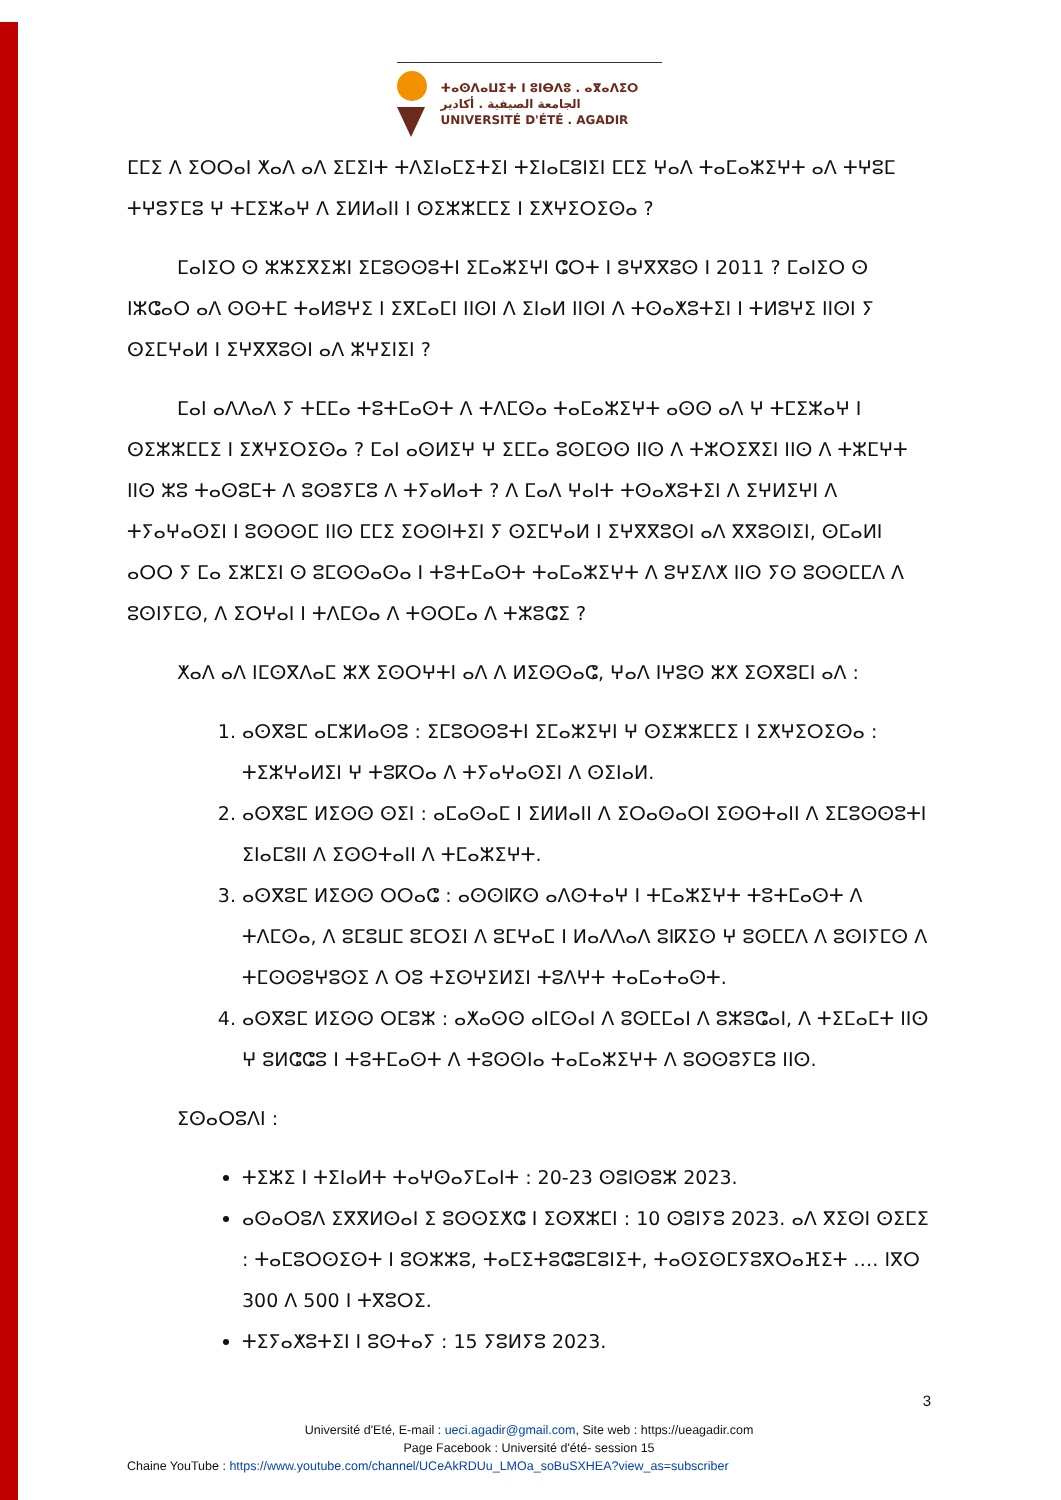ⵜⴰⵙⴷⴰⵡⵉⵜ ⵏ ⵓⵏⴱⴷⵓ . ⴰⴳⴰⴷⵉⵔ
الجامعة الصيفية . أكادير
UNIVERSITÉ D'ÉTÉ . AGADIR
ⵎⵎⵉ ⴷ ⵉⵔⵔⴰⵏ ⵅⴰⴷ ⴰⴷ ⵉⵎⵉⵏⵜ ⵜⴷⵉⵏⴰⵎⵉⵜⵉⵏ ⵜⵉⵏⴰⵎⵓⵏⵉⵏ ⵎⵎⵉ ⵖⴰⴷ ⵜⴰⵎⴰⵣⵉⵖⵜ ⴰⴷ ⵜⵖⵓⵎ ⵜⵖⵓⵢⵎⵓ ⵖ ⵜⵎⵉⵣⴰⵖ ⴷ ⵉⵍⵍⴰⵏⵏ ⵏ ⵙⵉⵣⵣⵎⵎⵉ ⵏ ⵉⵅⵖⵉⵔⵉⵙⴰ ?
ⵎⴰⵏⵉⵔ ⵙ ⵣⵣⵉⴳⵉⵣⵏ ⵉⵎⵓⵙⵙⵓⵜⵏ ⵉⵎⴰⵣⵉⵖⵏ ⵛⵔⵜ ⵏ ⵓⵖⴳⴳⵓⵙ ⵏ 2011 ? ⵎⴰⵏⵉⵔ ⵙ ⵏⵣⵛⴰⵔ ⴰⴷ ⵙⵙⵜⵎ ⵜⴰⵍⵓⵖⵉ ⵏ ⵉⴳⵎⴰⵎⵏ ⵏⵏⵙⵏ ⴷ ⵉⵏⴰⵍ ⵏⵏⵙⵏ ⴷ ⵜⵙⴰⵅⵓⵜⵉⵏ ⵏ ⵜⵍⵓⵖⵉ ⵏⵏⵙⵏ ⵢ ⵙⵉⵎⵖⴰⵍ ⵏ ⵉⵖⴳⴳⵓⵙⵏ ⴰⴷ ⵣⵖⵉⵏⵉⵏ ?
ⵎⴰⵏ ⴰⴷⴷⴰⴷ ⵢ ⵜⵎⵎⴰ ⵜⵓⵜⵎⴰⵙⵜ ⴷ ⵜⴷⵎⵙⴰ ⵜⴰⵎⴰⵣⵉⵖⵜ ⴰⵙⵙ ⴰⴷ ⵖ ⵜⵎⵉⵣⴰⵖ ⵏ ⵙⵉⵣⵣⵎⵎⵉ ⵏ ⵉⵅⵖⵉⵔⵉⵙⴰ ? ⵎⴰⵏ ⴰⵙⵍⵉⵖ ⵖ ⵉⵎⵎⴰ ⵓⵙⵎⵙⵙ ⵏⵏⵙ ⴷ ⵜⵣⵔⵉⴳⵉⵏ ⵏⵏⵙ ⴷ ⵜⵣⵎⵖⵜ ⵏⵏⵙ ⵣⵓ ⵜⴰⵙⵓⵎⵜ ⴷ ⵓⵙⵓⵢⵎⵓ ⴷ ⵜⵢⴰⵍⴰⵜ ? ⴷ ⵎⴰⴷ ⵖⴰⵏⵜ ⵜⵙⴰⵅⵓⵜⵉⵏ ⴷ ⵉⵖⵍⵉⵖⵏ ⴷ ⵜⵢⴰⵖⴰⵙⵉⵏ ⵏ ⵓⵙⵙⵙⵎ ⵏⵏⵙ ⵎⵎⵉ ⵉⵙⵙⵏⵜⵉⵏ ⵢ ⵙⵉⵎⵖⴰⵍ ⵏ ⵉⵖⴳⴳⵓⵙⵏ ⴰⴷ ⴳⴳⵓⵙⵏⵉⵏ, ⵙⵎⴰⵍⵏ ⴰⵔⵔ ⵢ ⵎⴰ ⵉⵣⵎⵉⵏ ⵙ ⵓⵎⵙⵙⴰⵙⴰ ⵏ ⵜⵓⵜⵎⴰⵙⵜ ⵜⴰⵎⴰⵣⵉⵖⵜ ⴷ ⵓⵖⵉⴷⵅ ⵏⵏⵙ ⵢⵙ ⵓⵙⵙⵎⵎⴷ ⴷ ⵓⵙⵏⵢⵎⵙ, ⴷ ⵉⵔⵖⴰⵏ ⵏ ⵜⴷⵎⵙⴰ ⴷ ⵜⵙⵔⵎⴰ ⴷ ⵜⵣⵓⵛⵉ ?
ⵅⴰⴷ ⴰⴷ ⵏⵎⵙⴳⴷⴰⵎ ⵣⵅ ⵉⵙⵔⵖⵜⵏ ⴰⴷ ⴷ ⵍⵉⵙⵙⴰⵛ, ⵖⴰⴷ ⵏⵖⵓⵙ ⵣⵅ ⵉⵙⴳⵓⵎⵏ ⴰⴷ :
1. ⴰⵙⴳⵓⵎ ⴰⵎⵣⵍⴰⵙⵓ : ⵉⵎⵓⵙⵙⵓⵜⵏ ⵉⵎⴰⵣⵉⵖⵏ ⵖ ⵙⵉⵣⵣⵎⵎⵉ ⵏ ⵉⵅⵖⵉⵔⵉⵙⴰ : ⵜⵉⵣⵖⴰⵍⵉⵏ ⵖ ⵜⵓⴽⵔⴰ ⴷ ⵜⵢⴰⵖⴰⵙⵉⵏ ⴷ ⵙⵉⵏⴰⵍ.
2. ⴰⵙⴳⵓⵎ ⵍⵉⵙⵙ ⵙⵉⵏ : ⴰⵎⴰⵙⴰⵎ ⵏ ⵉⵍⵍⴰⵏⵏ ⴷ ⵉⵔⴰⵙⴰⵔⵏ ⵉⵙⵙⵜⴰⵏⵏ ⴷ ⵉⵎⵓⵙⵙⵓⵜⵏ ⵉⵏⴰⵎⵓⵏⵏ ⴷ ⵉⵙⵙⵜⴰⵏⵏ ⴷ ⵜⵎⴰⵣⵉⵖⵜ.
3. ⴰⵙⴳⵓⵎ ⵍⵉⵙⵙ ⵔⵔⴰⵛ : ⴰⵙⵙⵏⴽⵙ ⴰⴷⵙⵜⴰⵖ ⵏ ⵜⵎⴰⵣⵉⵖⵜ ⵜⵓⵜⵎⴰⵙⵜ ⴷ ⵜⴷⵎⵙⴰ, ⴷ ⵓⵎⵓⵡⵎ ⵓⵎⵔⵉⵏ ⴷ ⵓⵎⵖⴰⵎ ⵏ ⵍⴰⴷⴷⴰⴷ ⵓⵏⴽⵉⵙ ⵖ ⵓⵙⵎⵎⴷ ⴷ ⵓⵙⵏⵢⵎⵙ ⴷ ⵜⵎⵙⵙⵓⵖⵓⵙⵉ ⴷ ⵔⵓ ⵜⵉⵙⵖⵉⵍⵉⵏ ⵜⵓⴷⵖⵜ ⵜⴰⵎⴰⵜⴰⵙⵜ.
4. ⴰⵙⴳⵓⵎ ⵍⵉⵙⵙ ⵔⵎⵓⵣ : ⴰⵅⴰⵙⵙ ⴰⵏⵎⵙⴰⵏ ⴷ ⵓⵙⵎⵎⴰⵏ ⴷ ⵓⵣⵓⵛⴰⵏ, ⴷ ⵜⵉⵎⴰⵎⵜ ⵏⵏⵙ ⵖ ⵓⵍⵛⵛⵓ ⵏ ⵜⵓⵜⵎⴰⵙⵜ ⴷ ⵜⵓⵙⵙⵏⴰ ⵜⴰⵎⴰⵣⵉⵖⵜ ⴷ ⵓⵙⵙⵓⵢⵎⵓ ⵏⵏⵙ.
ⵉⵙⴰⵔⵓⴷⵏ :
ⵜⵉⵣⵉ ⵏ ⵜⵉⵏⴰⵍⵜ ⵜⴰⵖⵙⴰⵢⵎⴰⵏⵜ : 20-23 ⵙⵓⵏⵙⵓⵣ 2023.
ⴰⵙⴰⵔⵓⴷ ⵉⴳⴳⵍⵙⴰⵏ ⵉ ⵓⵙⵙⵉⵅⵛ ⵏ ⵉⵙⴳⵣⵎⵏ : 10 ⵙⵓⵏⵢⵓ 2023. ⴰⴷ ⴳⵉⵙⵏ ⵙⵉⵎⵉ : ⵜⴰⵎⵓⵔⵙⵉⵙⵜ ⵏ ⵓⵙⵣⵣⵓ, ⵜⴰⵎⵉⵜⵓⵛⵓⵎⵓⵏⵉⵜ, ⵜⴰⵙⵉⵙⵎⵢⵓⴳⵔⴰⴼⵉⵜ …. ⵏⴳⵔ 300 ⴷ 500 ⵏ ⵜⴳⵓⵔⵉ.
ⵜⵉⵢⴰⵅⵓⵜⵉⵏ ⵏ ⵓⵙⵜⴰⵢ : 15 ⵢⵓⵍⵢⵓ 2023.
3
Université d'Eté, E-mail : ueci.agadir@gmail.com, Site web : https://ueagadir.com
Page Facebook : Université d'été- session 15
Chaine YouTube : https://www.youtube.com/channel/UCeAkRDUu_LMOa_soBuSXHEA?view_as=subscriber